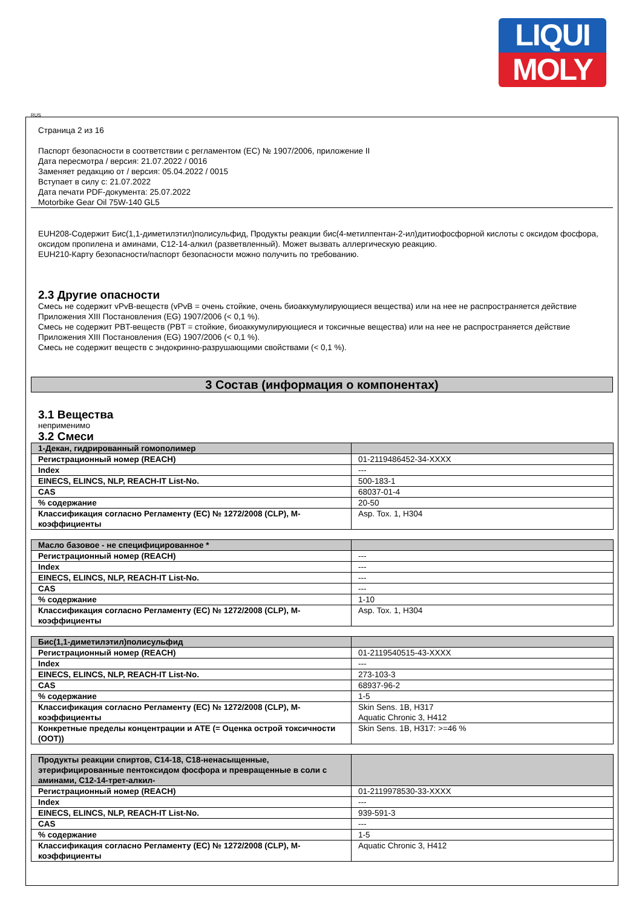LIQUI
MOLY
RUS
Страница 2 из 16
Паспорт безопасности в соответствии с регламентом (ЕС) № 1907/2006, приложение II
Дата пересмотра / версия: 21.07.2022 / 0016
Заменяет редакцию от / версия: 05.04.2022 / 0015
Вступает в силу с: 21.07.2022
Дата печати PDF-документа: 25.07.2022
Motorbike Gear Oil 75W-140 GL5
EUH208-Содержит Бис(1,1-диметилэтил)полисульфид, Продукты реакции бис(4-метилпентан-2-ил)дитиофосфорной кислоты с оксидом фосфора, оксидом пропилена и аминами, C12-14-алкил (разветвленный). Может вызвать аллергическую реакцию.
EUH210-Карту безопасности/паспорт безопасности можно получить по требованию.
2.3 Другие опасности
Смесь не содержит vPvB-веществ (vPvB = очень стойкие, очень биоаккумулирующиеся вещества) или на нее не распространяется действие Приложения XIII Постановления (EG) 1907/2006 (< 0,1 %).
Смесь не содержит PBT-веществ (PBT = стойкие, биоаккумулирующиеся и токсичные вещества) или на нее не распространяется действие Приложения XIII Постановления (EG) 1907/2006 (< 0,1 %).
Смесь не содержит веществ с эндокринно-разрушающими свойствами (< 0,1 %).
3 Состав (информация о компонентах)
3.1 Вещества
неприменимо
3.2 Смеси
| 1-Декан, гидрированный гомополимер | |
| Регистрационный номер (REACH) | 01-2119486452-34-XXXX |
| Index | --- |
| EINECS, ELINCS, NLP, REACH-IT List-No. | 500-183-1 |
| CAS | 68037-01-4 |
| % содержание | 20-50 |
| Классификация согласно Регламенту (ЕС) № 1272/2008 (CLP), M-коэффициенты | Asp. Tox. 1, H304 |
| Масло базовое - не специфицированное * | |
| Регистрационный номер (REACH) | --- |
| Index | --- |
| EINECS, ELINCS, NLP, REACH-IT List-No. | --- |
| CAS | --- |
| % содержание | 1-10 |
| Классификация согласно Регламенту (ЕС) № 1272/2008 (CLP), M-коэффициенты | Asp. Tox. 1, H304 |
| Бис(1,1-диметилэтил)полисульфид | |
| Регистрационный номер (REACH) | 01-2119540515-43-XXXX |
| Index | --- |
| EINECS, ELINCS, NLP, REACH-IT List-No. | 273-103-3 |
| CAS | 68937-96-2 |
| % содержание | 1-5 |
| Классификация согласно Регламенту (ЕС) № 1272/2008 (CLP), M-коэффициенты | Skin Sens. 1B, H317 Aquatic Chronic 3, H412 |
| Конкретные пределы концентрации и АТЕ (= Оценка острой токсичности (ООТ)) | Skin Sens. 1B, H317: >=46 % |
| Продукты реакции спиртов, C14-18, C18-ненасыщенные, этерифицированные пентоксидом фосфора и превращенные в соли с аминами, C12-14-трет-алкил- | |
| Регистрационный номер (REACH) | 01-2119978530-33-XXXX |
| Index | --- |
| EINECS, ELINCS, NLP, REACH-IT List-No. | 939-591-3 |
| CAS | --- |
| % содержание | 1-5 |
| Классификация согласно Регламенту (ЕС) № 1272/2008 (CLP), M-коэффициенты | Aquatic Chronic 3, H412 |